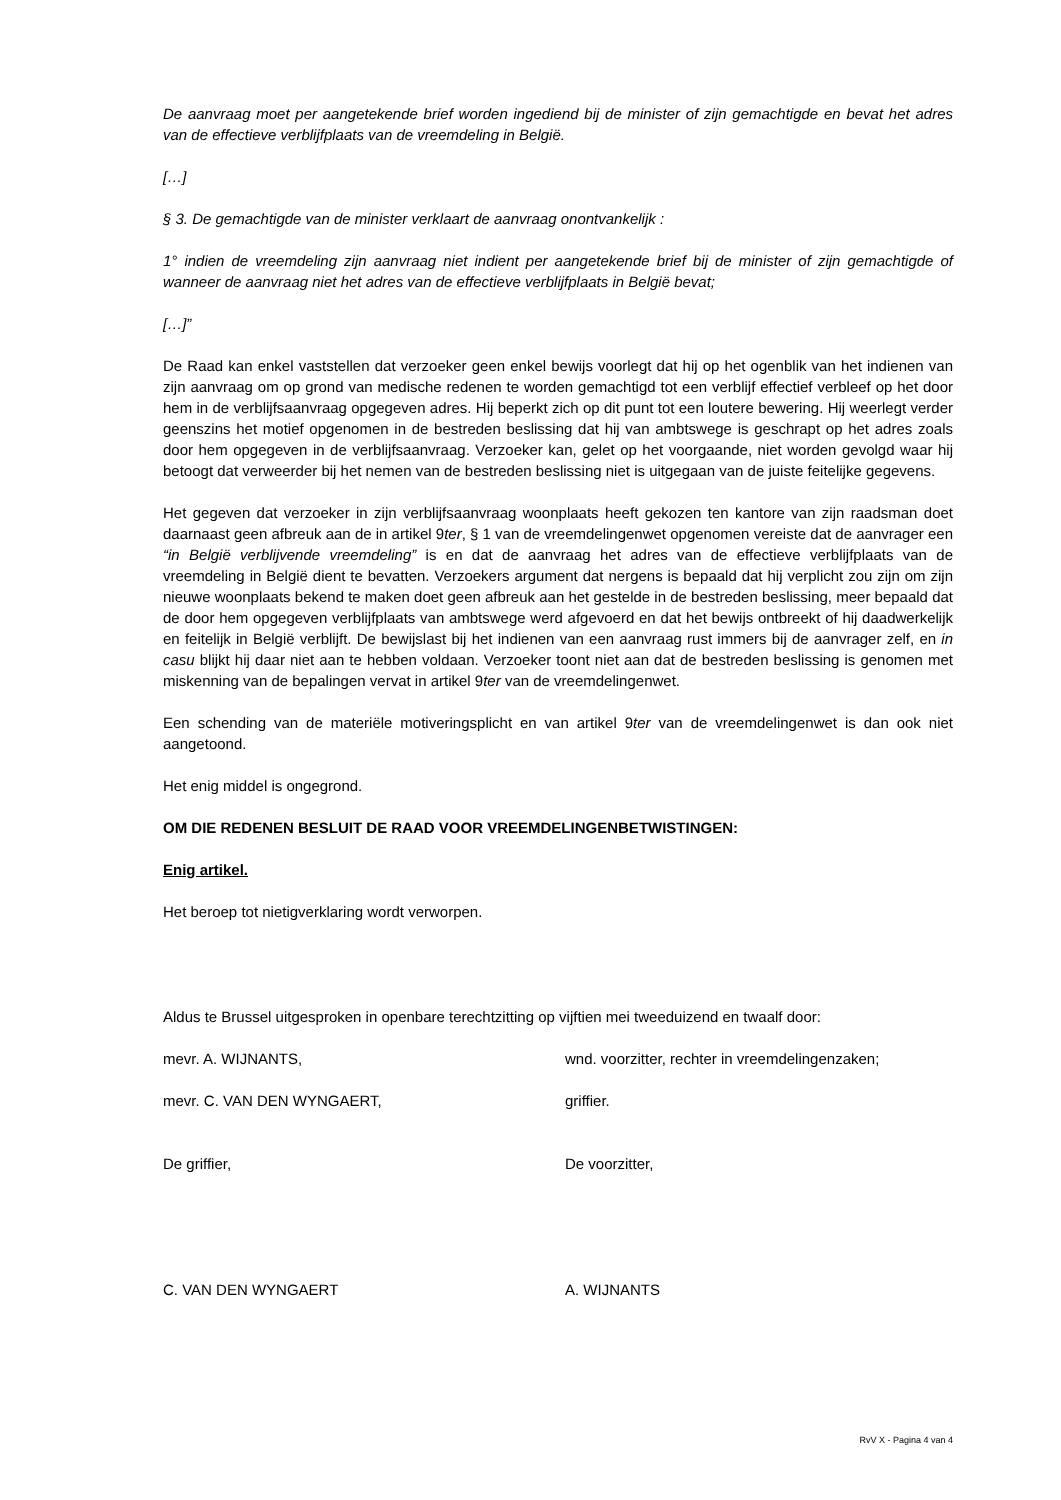De aanvraag moet per aangetekende brief worden ingediend bij de minister of zijn gemachtigde en bevat het adres van de effectieve verblijfplaats van de vreemdeling in België.
[…]
§ 3. De gemachtigde van de minister verklaart de aanvraag onontvankelijk :
1° indien de vreemdeling zijn aanvraag niet indient per aangetekende brief bij de minister of zijn gemachtigde of wanneer de aanvraag niet het adres van de effectieve verblijfplaats in België bevat;
[…]”
De Raad kan enkel vaststellen dat verzoeker geen enkel bewijs voorlegt dat hij op het ogenblik van het indienen van zijn aanvraag om op grond van medische redenen te worden gemachtigd tot een verblijf effectief verbleef op het door hem in de verblijfsaanvraag opgegeven adres. Hij beperkt zich op dit punt tot een loutere bewering. Hij weerlegt verder geenszins het motief opgenomen in de bestreden beslissing dat hij van ambtswege is geschrapt op het adres zoals door hem opgegeven in de verblijfsaanvraag. Verzoeker kan, gelet op het voorgaande, niet worden gevolgd waar hij betoogt dat verweerder bij het nemen van de bestreden beslissing niet is uitgegaan van de juiste feitelijke gegevens.
Het gegeven dat verzoeker in zijn verblijfsaanvraag woonplaats heeft gekozen ten kantore van zijn raadsman doet daarnaast geen afbreuk aan de in artikel 9ter, § 1 van de vreemdelingenwet opgenomen vereiste dat de aanvrager een “in België verblijvende vreemdeling” is en dat de aanvraag het adres van de effectieve verblijfplaats van de vreemdeling in België dient te bevatten. Verzoekers argument dat nergens is bepaald dat hij verplicht zou zijn om zijn nieuwe woonplaats bekend te maken doet geen afbreuk aan het gestelde in de bestreden beslissing, meer bepaald dat de door hem opgegeven verblijfplaats van ambtswege werd afgevoerd en dat het bewijs ontbreekt of hij daadwerkelijk en feitelijk in België verblijft. De bewijslast bij het indienen van een aanvraag rust immers bij de aanvrager zelf, en in casu blijkt hij daar niet aan te hebben voldaan. Verzoeker toont niet aan dat de bestreden beslissing is genomen met miskenning van de bepalingen vervat in artikel 9ter van de vreemdelingenwet.
Een schending van de materiële motiveringsplicht en van artikel 9ter van de vreemdelingenwet is dan ook niet aangetoond.
Het enig middel is ongegrond.
OM DIE REDENEN BESLUIT DE RAAD VOOR VREEMDELINGENBETWISTINGEN:
Enig artikel.
Het beroep tot nietigverklaring wordt verworpen.
Aldus te Brussel uitgesproken in openbare terechtzitting op vijftien mei tweeduizend en twaalf door:
mevr. A. WIJNANTS, wnd. voorzitter, rechter in vreemdelingenzaken;
mevr. C. VAN DEN WYNGAERT, griffier.
De griffier, De voorzitter,
C. VAN DEN WYNGAERT A. WIJNANTS
RvV X - Pagina 4 van 4